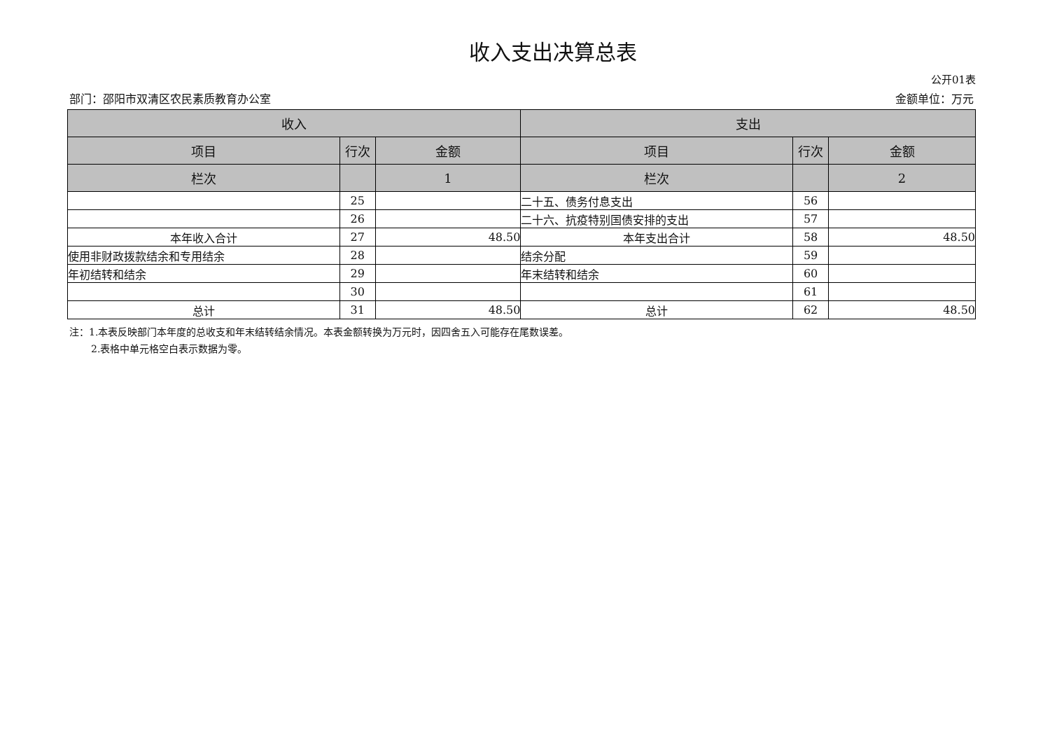收入支出决算总表
公开01表
部门：邵阳市双清区农民素质教育办公室 金额单位：万元
| 收入 | | | 支出 | | |
| --- | --- | --- | --- | --- | --- |
| 项目 | 行次 | 金额 | 项目 | 行次 | 金额 |
| 栏次 | | 1 | 栏次 | | 2 |
| | 25 | | 二十五、债务付息支出 | 56 | |
| | 26 | | 二十六、抗疫特别国债安排的支出 | 57 | |
| 本年收入合计 | 27 | 48.50 | 本年支出合计 | 58 | 48.50 |
| 使用非财政拨款结余和专用结余 | 28 | | 结余分配 | 59 | |
| 年初结转和结余 | 29 | | 年末结转和结余 | 60 | |
| | 30 | | | 61 | |
| 总计 | 31 | 48.50 | 总计 | 62 | 48.50 |
注：1.本表反映部门本年度的总收支和年末结转结余情况。本表金额转换为万元时，因四舍五入可能存在尾数误差。
2.表格中单元格空白表示数据为零。